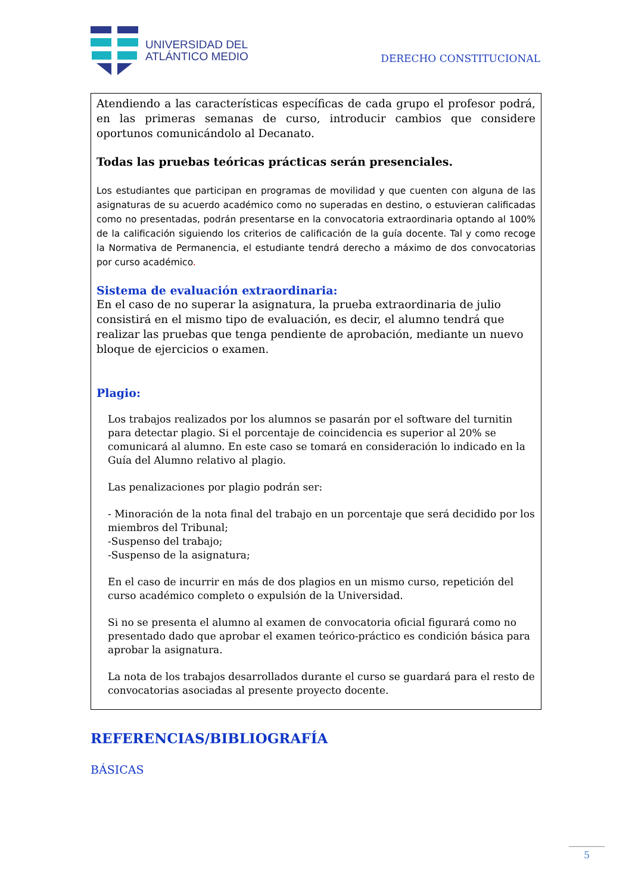UNIVERSIDAD DEL
ATLÁNTICO MEDIO
DERECHO CONSTITUCIONAL
Atendiendo a las características específicas de cada grupo el profesor podrá, en las primeras semanas de curso, introducir cambios que considere oportunos comunicándolo al Decanato.
Todas las pruebas teóricas prácticas serán presenciales.
Los estudiantes que participan en programas de movilidad y que cuenten con alguna de las asignaturas de su acuerdo académico como no superadas en destino, o estuvieran calificadas como no presentadas, podrán presentarse en la convocatoria extraordinaria optando al 100% de la calificación siguiendo los criterios de calificación de la guía docente. Tal y como recoge la Normativa de Permanencia, el estudiante tendrá derecho a máximo de dos convocatorias por curso académico.
Sistema de evaluación extraordinaria:
En el caso de no superar la asignatura, la prueba extraordinaria de julio consistirá en el mismo tipo de evaluación, es decir, el alumno tendrá que realizar las pruebas que tenga pendiente de aprobación, mediante un nuevo bloque de ejercicios o examen.
Plagio:
Los trabajos realizados por los alumnos se pasarán por el software del turnitin para detectar plagio. Si el porcentaje de coincidencia es superior al 20% se comunicará al alumno. En este caso se tomará en consideración lo indicado en la Guía del Alumno relativo al plagio.
Las penalizaciones por plagio podrán ser:
- Minoración de la nota final del trabajo en un porcentaje que será decidido por los miembros del Tribunal;
-Suspenso del trabajo;
-Suspenso de la asignatura;
En el caso de incurrir en más de dos plagios en un mismo curso, repetición del curso académico completo o expulsión de la Universidad.
Si no se presenta el alumno al examen de convocatoria oficial figurará como no presentado dado que aprobar el examen teórico-práctico es condición básica para aprobar la asignatura.
La nota de los trabajos desarrollados durante el curso se guardará para el resto de convocatorias asociadas al presente proyecto docente.
REFERENCIAS/BIBLIOGRAFÍA
BÁSICAS
5